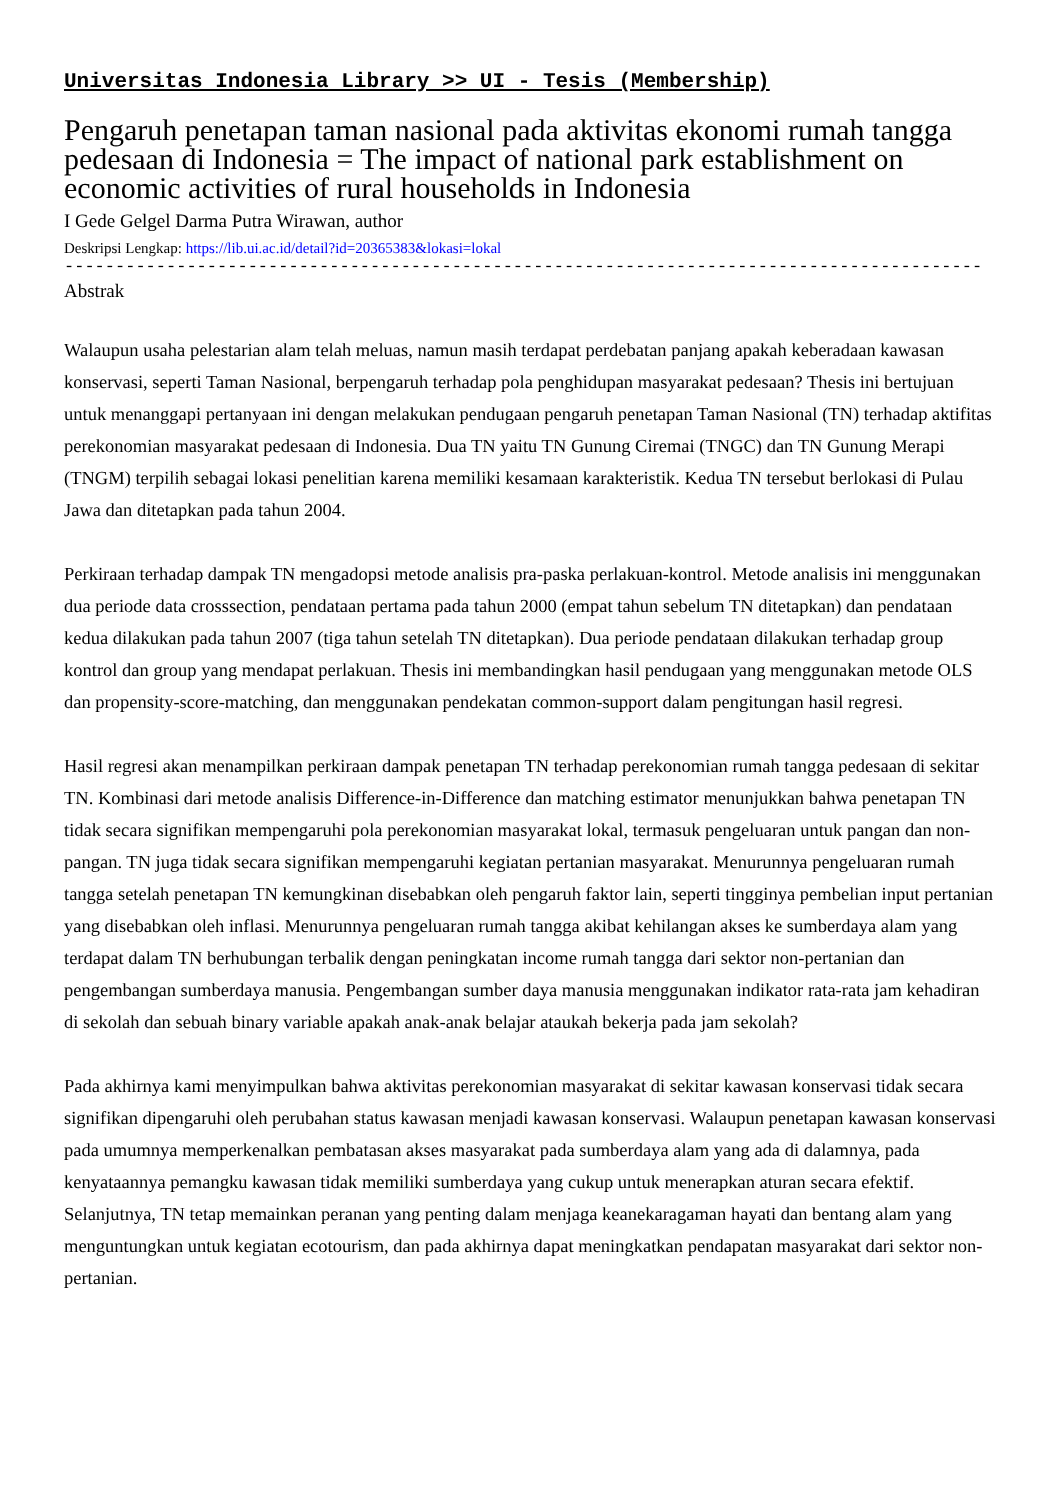Universitas Indonesia Library >> UI - Tesis (Membership)
Pengaruh penetapan taman nasional pada aktivitas ekonomi rumah tangga pedesaan di Indonesia = The impact of national park establishment on economic activities of rural households in Indonesia
I Gede Gelgel Darma Putra Wirawan, author
Deskripsi Lengkap: https://lib.ui.ac.id/detail?id=20365383&lokasi=lokal
------------------------------------------------------------------------------------------
Abstrak
Walaupun usaha pelestarian alam telah meluas, namun masih terdapat perdebatan panjang apakah keberadaan kawasan konservasi, seperti Taman Nasional, berpengaruh terhadap pola penghidupan masyarakat pedesaan? Thesis ini bertujuan untuk menanggapi pertanyaan ini dengan melakukan pendugaan pengaruh penetapan Taman Nasional (TN) terhadap aktifitas perekonomian masyarakat pedesaan di Indonesia. Dua TN yaitu TN Gunung Ciremai (TNGC) dan TN Gunung Merapi (TNGM) terpilih sebagai lokasi penelitian karena memiliki kesamaan karakteristik. Kedua TN tersebut berlokasi di Pulau Jawa dan ditetapkan pada tahun 2004.
Perkiraan terhadap dampak TN mengadopsi metode analisis pra-paska perlakuan-kontrol. Metode analisis ini menggunakan dua periode data crosssection, pendataan pertama pada tahun 2000 (empat tahun sebelum TN ditetapkan) dan pendataan kedua dilakukan pada tahun 2007 (tiga tahun setelah TN ditetapkan). Dua periode pendataan dilakukan terhadap group kontrol dan group yang mendapat perlakuan. Thesis ini membandingkan hasil pendugaan yang menggunakan metode OLS dan propensity-score-matching, dan menggunakan pendekatan common-support dalam pengitungan hasil regresi.
Hasil regresi akan menampilkan perkiraan dampak penetapan TN terhadap perekonomian rumah tangga pedesaan di sekitar TN. Kombinasi dari metode analisis Difference-in-Difference dan matching estimator menunjukkan bahwa penetapan TN tidak secara signifikan mempengaruhi pola perekonomian masyarakat lokal, termasuk pengeluaran untuk pangan dan non-pangan. TN juga tidak secara signifikan mempengaruhi kegiatan pertanian masyarakat. Menurunnya pengeluaran rumah tangga setelah penetapan TN kemungkinan disebabkan oleh pengaruh faktor lain, seperti tingginya pembelian input pertanian yang disebabkan oleh inflasi. Menurunnya pengeluaran rumah tangga akibat kehilangan akses ke sumberdaya alam yang terdapat dalam TN berhubungan terbalik dengan peningkatan income rumah tangga dari sektor non-pertanian dan pengembangan sumberdaya manusia. Pengembangan sumber daya manusia menggunakan indikator rata-rata jam kehadiran di sekolah dan sebuah binary variable apakah anak-anak belajar ataukah bekerja pada jam sekolah?
Pada akhirnya kami menyimpulkan bahwa aktivitas perekonomian masyarakat di sekitar kawasan konservasi tidak secara signifikan dipengaruhi oleh perubahan status kawasan menjadi kawasan konservasi. Walaupun penetapan kawasan konservasi pada umumnya memperkenalkan pembatasan akses masyarakat pada sumberdaya alam yang ada di dalamnya, pada kenyataannya pemangku kawasan tidak memiliki sumberdaya yang cukup untuk menerapkan aturan secara efektif. Selanjutnya, TN tetap memainkan peranan yang penting dalam menjaga keanekaragaman hayati dan bentang alam yang menguntungkan untuk kegiatan ecotourism, dan pada akhirnya dapat meningkatkan pendapatan masyarakat dari sektor non-pertanian.